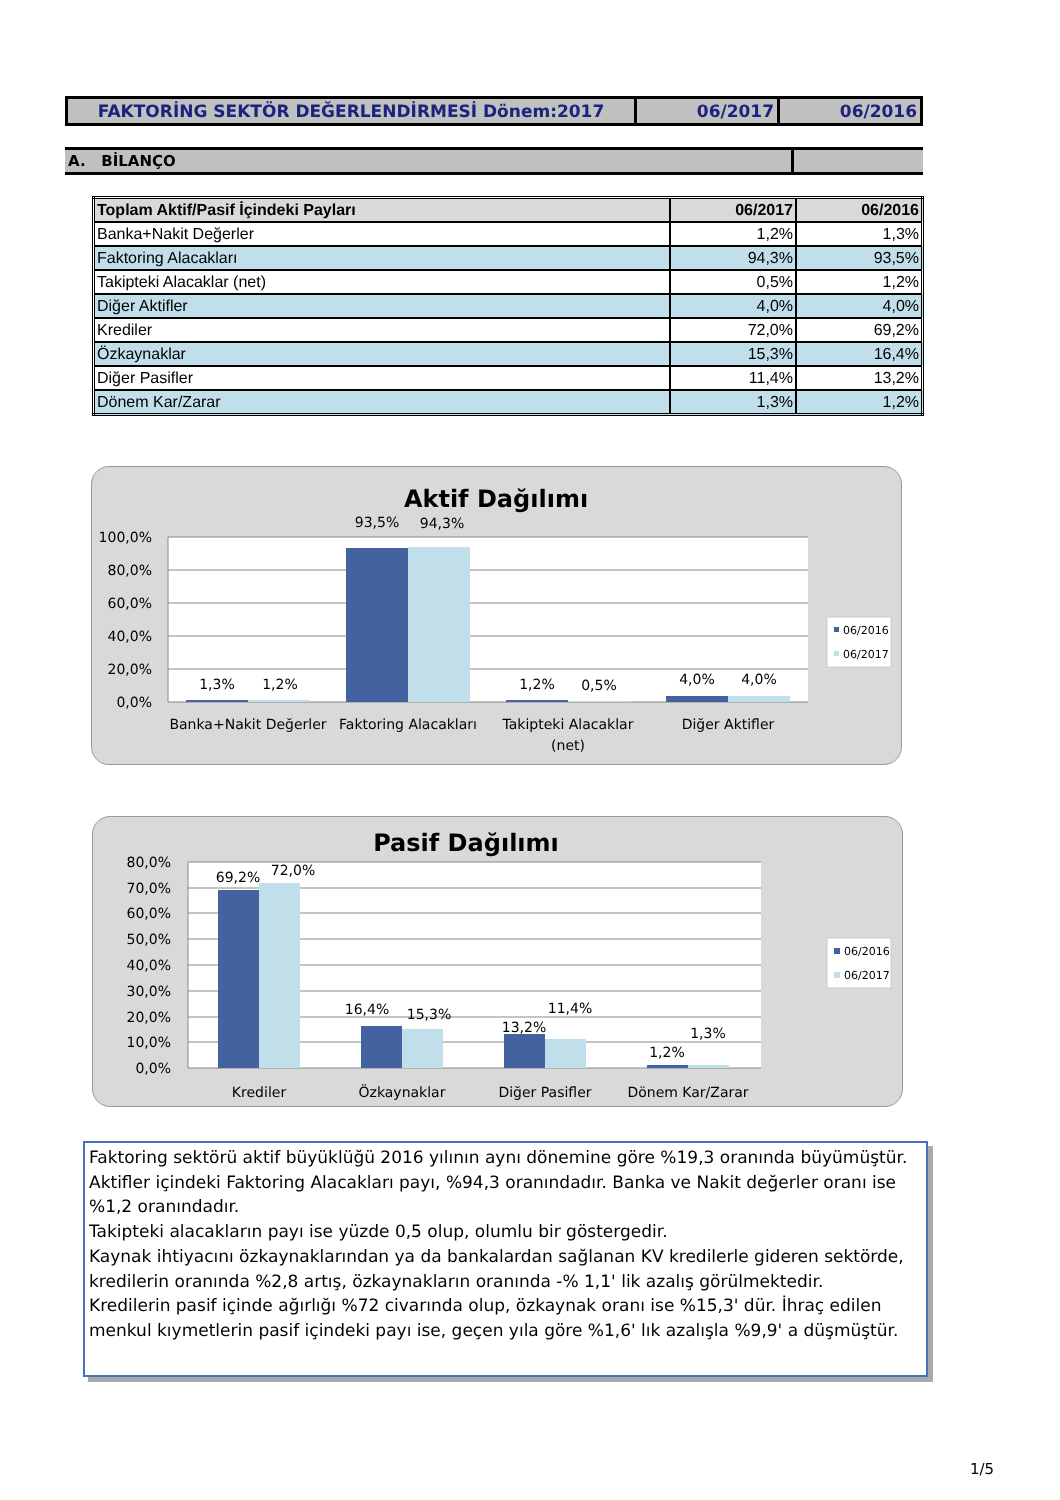| FAKTORİNG SEKTÖR DEĞERLENDİRMESİ Dönem:2017 | 06/2017 | 06/2016 |
| A. BİLANÇO | |
| Toplam Aktif/Pasif İçindeki Payları | 06/2017 | 06/2016 |
| --- | --- | --- |
| Banka+Nakit Değerler | 1,2% | 1,3% |
| Faktoring Alacakları | 94,3% | 93,5% |
| Takipteki Alacaklar (net) | 0,5% | 1,2% |
| Diğer Aktifler | 4,0% | 4,0% |
| Krediler | 72,0% | 69,2% |
| Özkaynaklar | 15,3% | 16,4% |
| Diğer Pasifler | 11,4% | 13,2% |
| Dönem Kar/Zarar | 1,3% | 1,2% |
Aktif Dağılımı
100,0%
80,0%
60,0%
40,0%
20,0%
0,0%
1,3%
1,2%
93,5%
94,3%
1,2%
0,5%
4,0%
4,0%
Banka+Nakit Değerler
Faktoring Alacakları
Takipteki Alacaklar
(net)
Diğer Aktifler
06/2016
06/2017
Pasif Dağılımı
80,0%
70,0%
60,0%
50,0%
40,0%
30,0%
20,0%
10,0%
0,0%
69,2%
72,0%
16,4%
15,3%
13,2%
11,4%
1,2%
1,3%
Krediler
Özkaynaklar
Diğer Pasifler
Dönem Kar/Zarar
06/2016
06/2017
Faktoring sektörü aktif büyüklüğü 2016 yılının aynı dönemine göre %19,3 oranında büyümüştür.
Aktifler içindeki Faktoring Alacakları payı, %94,3 oranındadır. Banka ve Nakit değerler oranı ise %1,2 oranındadır.
Takipteki alacakların payı ise yüzde 0,5 olup, olumlu bir göstergedir.
Kaynak ihtiyacını özkaynaklarından ya da bankalardan sağlanan KV kredilerle gideren sektörde, kredilerin oranında %2,8 artış, özkaynakların oranında -% 1,1' lik azalış görülmektedir.
Kredilerin pasif içinde ağırlığı %72 civarında olup, özkaynak oranı ise %15,3' dür. İhraç edilen menkul kıymetlerin pasif içindeki payı ise, geçen yıla göre %1,6' lık azalışla %9,9' a düşmüştür.
1/5